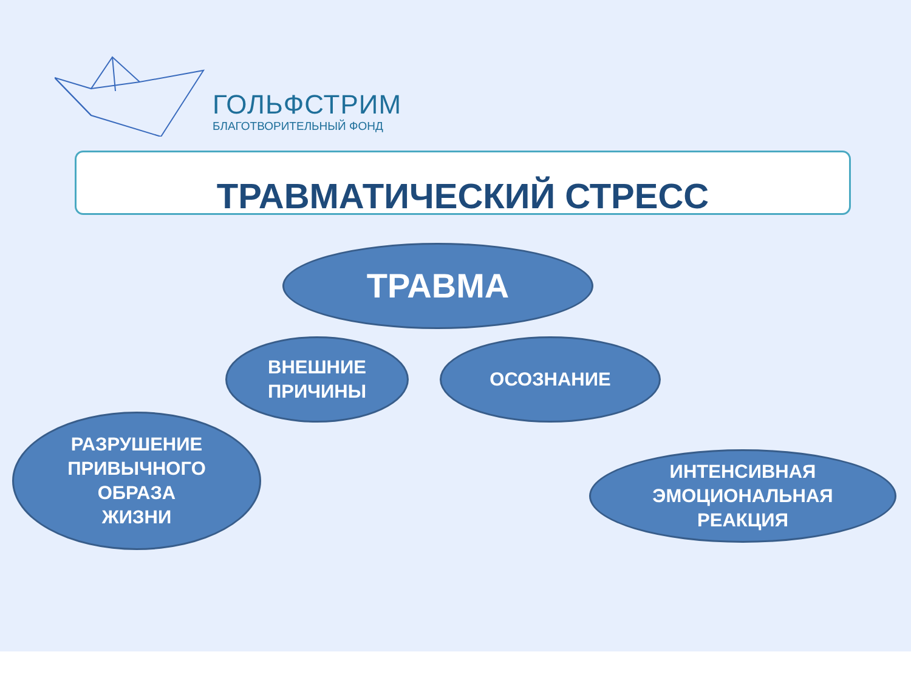ГОЛЬФСТРИМ
БЛАГОТВОРИТЕЛЬНЫЙ ФОНД
ТРАВМАТИЧЕСКИЙ СТРЕСС
ТРАВМА
ВНЕШНИЕ
ПРИЧИНЫ
ОСОЗНАНИЕ
РАЗРУШЕНИЕ
ПРИВЫЧНОГО
ОБРАЗА
ЖИЗНИ
ИНТЕНСИВНАЯ
ЭМОЦИОНАЛЬНАЯ
РЕАКЦИЯ